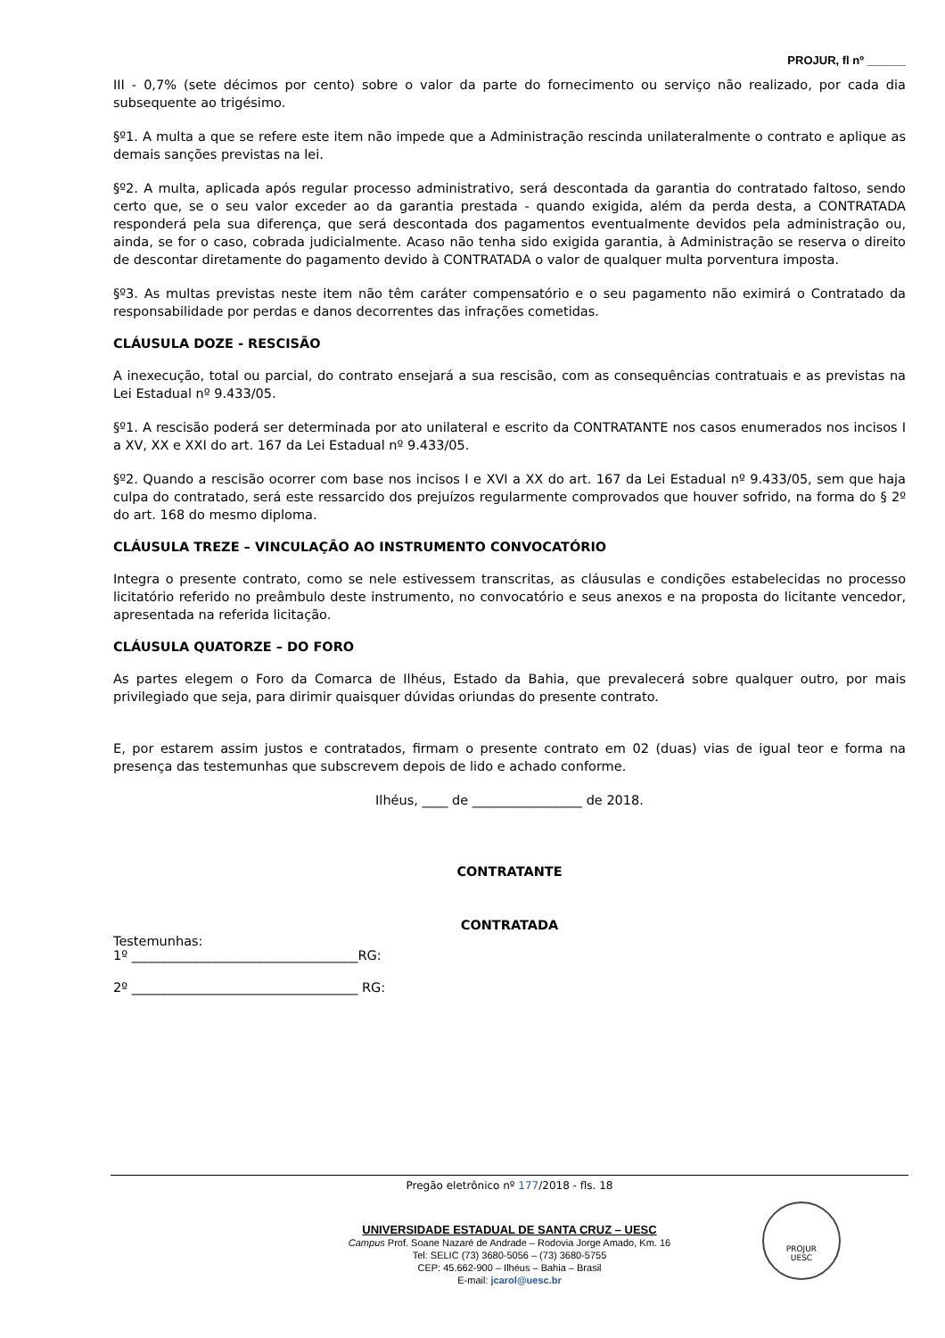PROJUR, fl nº ______
III - 0,7% (sete décimos por cento) sobre o valor da parte do fornecimento ou serviço não realizado, por cada dia subsequente ao trigésimo.
§º1. A multa a que se refere este item não impede que a Administração rescinda unilateralmente o contrato e aplique as demais sanções previstas na lei.
§º2. A multa, aplicada após regular processo administrativo, será descontada da garantia do contratado faltoso, sendo certo que, se o seu valor exceder ao da garantia prestada - quando exigida, além da perda desta, a CONTRATADA responderá pela sua diferença, que será descontada dos pagamentos eventualmente devidos pela administração ou, ainda, se for o caso, cobrada judicialmente. Acaso não tenha sido exigida garantia, à Administração se reserva o direito de descontar diretamente do pagamento devido à CONTRATADA o valor de qualquer multa porventura imposta.
§º3. As multas previstas neste item não têm caráter compensatório e o seu pagamento não eximirá o Contratado da responsabilidade por perdas e danos decorrentes das infrações cometidas.
CLÁUSULA DOZE - RESCISÃO
A inexecução, total ou parcial, do contrato ensejará a sua rescisão, com as consequências contratuais e as previstas na Lei Estadual nº 9.433/05.
§º1. A rescisão poderá ser determinada por ato unilateral e escrito da CONTRATANTE nos casos enumerados nos incisos I a XV, XX e XXI do art. 167 da Lei Estadual nº 9.433/05.
§º2. Quando a rescisão ocorrer com base nos incisos I e XVI a XX do art. 167 da Lei Estadual nº 9.433/05, sem que haja culpa do contratado, será este ressarcido dos prejuízos regularmente comprovados que houver sofrido, na forma do § 2º do art. 168 do mesmo diploma.
CLÁUSULA TREZE – VINCULAÇÃO AO INSTRUMENTO CONVOCATÓRIO
Integra o presente contrato, como se nele estivessem transcritas, as cláusulas e condições estabelecidas no processo licitatório referido no preâmbulo deste instrumento, no convocatório e seus anexos e na proposta do licitante vencedor, apresentada na referida licitação.
CLÁUSULA QUATORZE – DO FORO
As partes elegem o Foro da Comarca de Ilhéus, Estado da Bahia, que prevalecerá sobre qualquer outro, por mais privilegiado que seja, para dirimir quaisquer dúvidas oriundas do presente contrato.
E, por estarem assim justos e contratados, firmam o presente contrato em 02 (duas) vias de igual teor e forma na presença das testemunhas que subscrevem depois de lido e achado conforme.
Ilhéus, ____ de _________________ de 2018.
CONTRATANTE
CONTRATADA
Testemunhas:
1º ___________________________________RG:
2º ___________________________________ RG:
Pregão eletrônico nº 177/2018 - fls. 18
UNIVERSIDADE ESTADUAL DE SANTA CRUZ – UESC
Campus Prof. Soane Nazaré de Andrade – Rodovia Jorge Amado, Km. 16
Tel: SELIC (73) 3680-5056 – (73) 3680-5755
CEP: 45.662-900 – Ilhéus – Bahia – Brasil
E-mail: jcarol@uesc.br
PROJUR
UESC